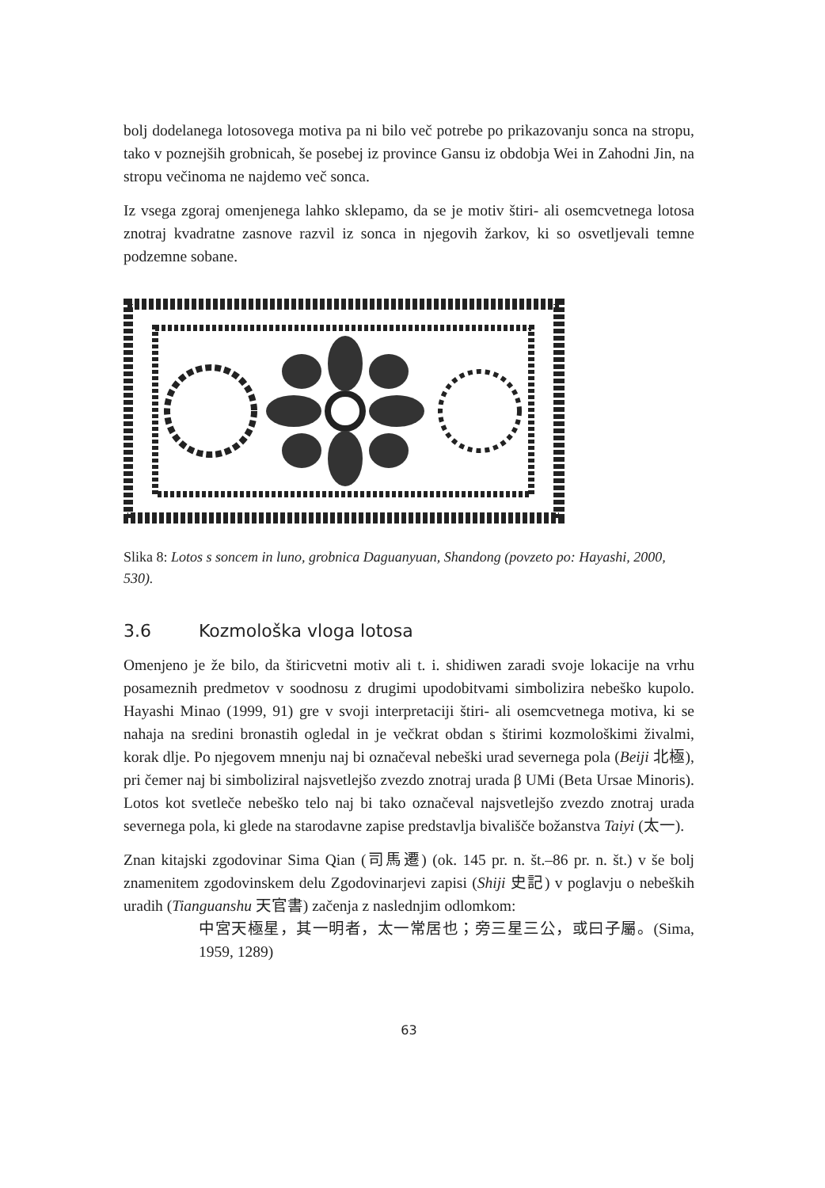bolj dodelanega lotosovega motiva pa ni bilo več potrebe po prikazovanju sonca na stropu, tako v poznejših grobnicah, še posebej iz province Gansu iz obdobja Wei in Zahodni Jin, na stropu večinoma ne najdemo več sonca.
Iz vsega zgoraj omenjenega lahko sklepamo, da se je motiv štiri- ali osemcvetnega lotosa znotraj kvadratne zasnove razvil iz sonca in njegovih žarkov, ki so osvetljevali temne podzemne sobane.
Slika 8: Lotos s soncem in luno, grobnica Daguanyuan, Shandong (povzeto po: Hayashi, 2000, 530).
3.6 Kozmološka vloga lotosa
Omenjeno je že bilo, da štiricvetni motiv ali t. i. shidiwen zaradi svoje lokacije na vrhu posameznih predmetov v soodnosu z drugimi upodobitvami simbolizira nebeško kupolo. Hayashi Minao (1999, 91) gre v svoji interpretaciji štiri- ali osemcvetnega motiva, ki se nahaja na sredini bronastih ogledal in je večkrat obdan s štirimi kozmološkimi živalmi, korak dlje. Po njegovem mnenju naj bi označeval nebeški urad severnega pola (Beiji 北極), pri čemer naj bi simboliziral najsvetlejšo zvezdo znotraj urada β UMi (Beta Ursae Minoris). Lotos kot svetleče nebeško telo naj bi tako označeval najsvetlejšo zvezdo znotraj urada severnega pola, ki glede na starodavne zapise predstavlja bivališče božanstva Taiyi (太一).
Znan kitajski zgodovinar Sima Qian (司馬遷) (ok. 145 pr. n. št.–86 pr. n. št.) v še bolj znamenitem zgodovinskem delu Zgodovinarjevi zapisi (Shiji 史記) v poglavju o nebeških uradih (Tianguanshu 天官書) začenja z naslednjim odlomkom:
中宮天極星，其一明者，太一常居也；旁三星三公，或曰子屬。(Sima, 1959, 1289)
63